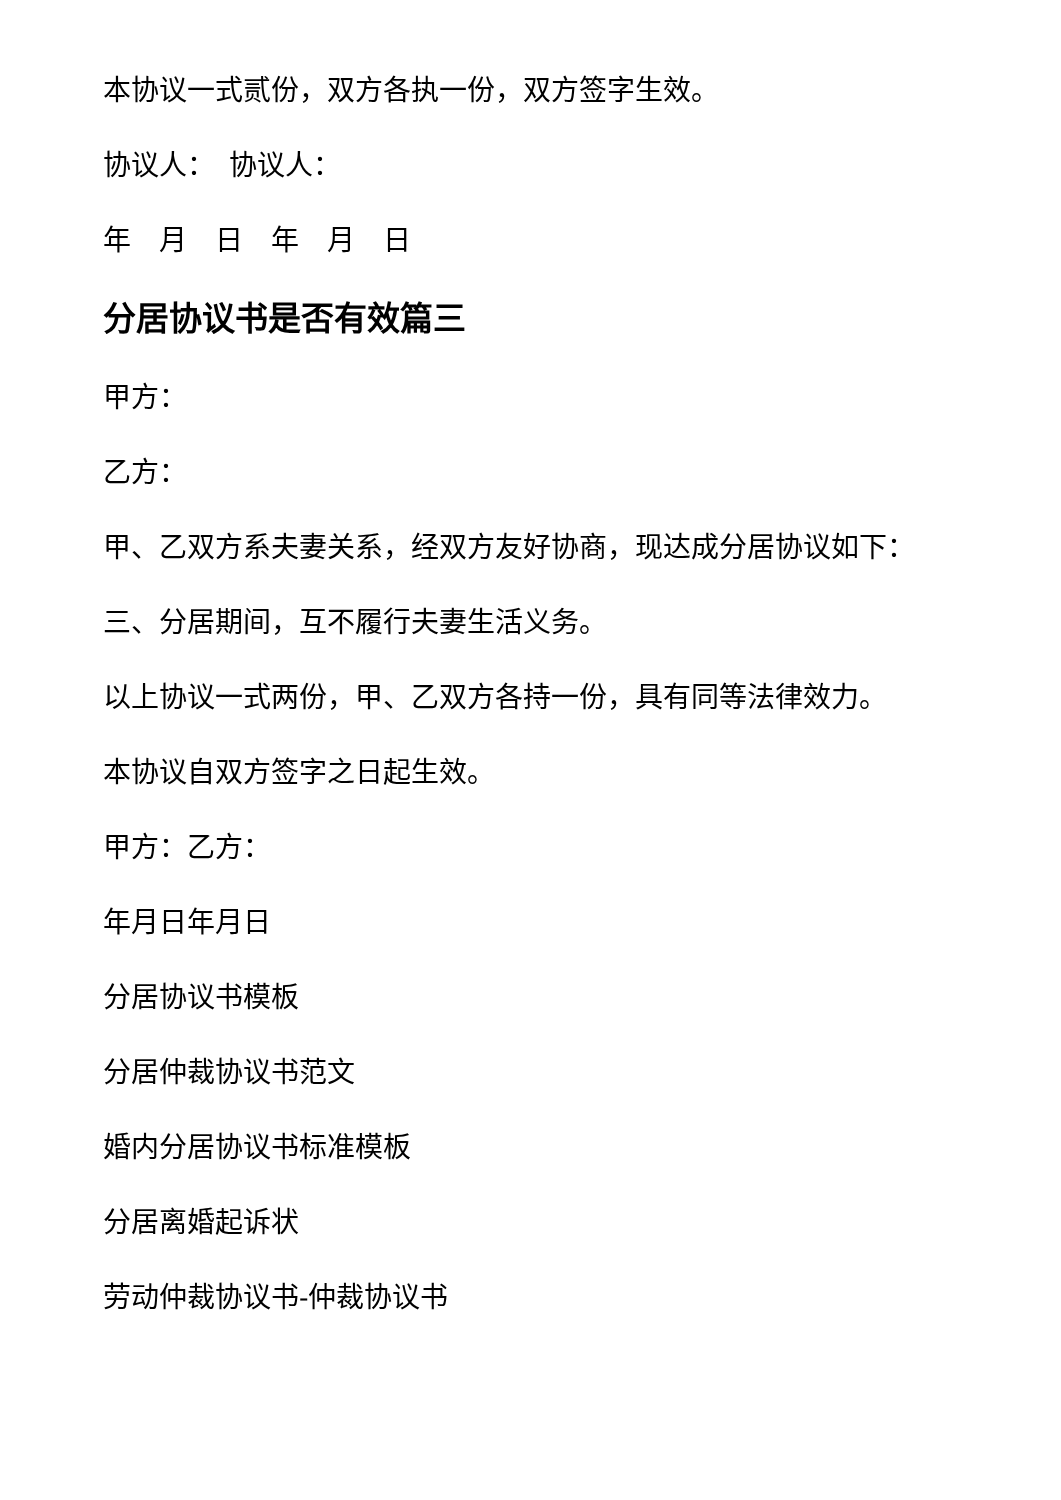本协议一式贰份，双方各执一份，双方签字生效。
协议人：　协议人：
年　月　日　年　月　日
分居协议书是否有效篇三
甲方：
乙方：
甲、乙双方系夫妻关系，经双方友好协商，现达成分居协议如下：
三、分居期间，互不履行夫妻生活义务。
以上协议一式两份，甲、乙双方各持一份，具有同等法律效力。
本协议自双方签字之日起生效。
甲方：乙方：
年月日年月日
分居协议书模板
分居仲裁协议书范文
婚内分居协议书标准模板
分居离婚起诉状
劳动仲裁协议书-仲裁协议书